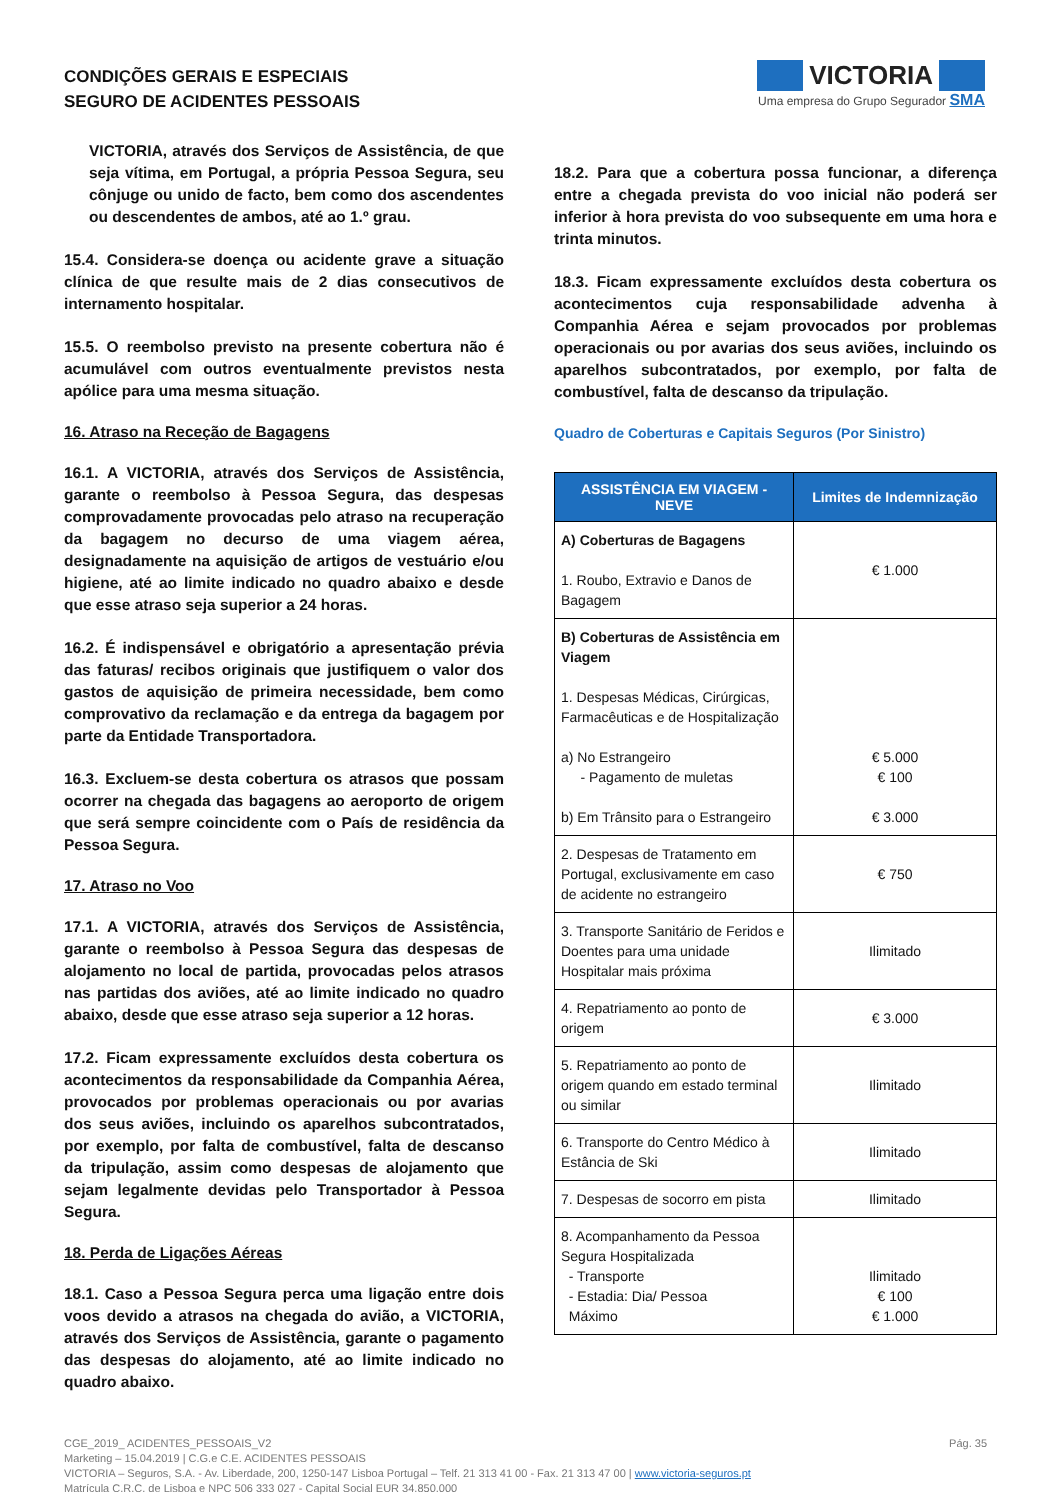CONDIÇÕES GERAIS E ESPECIAIS
SEGURO DE ACIDENTES PESSOAIS
VICTORIA
Uma empresa do Grupo Segurador SMA
VICTORIA, através dos Serviços de Assistência, de que seja vítima, em Portugal, a própria Pessoa Segura, seu cônjuge ou unido de facto, bem como dos ascendentes ou descendentes de ambos, até ao 1.º grau.
15.4. Considera-se doença ou acidente grave a situação clínica de que resulte mais de 2 dias consecutivos de internamento hospitalar.
15.5. O reembolso previsto na presente cobertura não é acumulável com outros eventualmente previstos nesta apólice para uma mesma situação.
16. Atraso na Receção de Bagagens
16.1. A VICTORIA, através dos Serviços de Assistência, garante o reembolso à Pessoa Segura, das despesas comprovadamente provocadas pelo atraso na recuperação da bagagem no decurso de uma viagem aérea, designadamente na aquisição de artigos de vestuário e/ou higiene, até ao limite indicado no quadro abaixo e desde que esse atraso seja superior a 24 horas.
16.2. É indispensável e obrigatório a apresentação prévia das faturas/ recibos originais que justifiquem o valor dos gastos de aquisição de primeira necessidade, bem como comprovativo da reclamação e da entrega da bagagem por parte da Entidade Transportadora.
16.3. Excluem-se desta cobertura os atrasos que possam ocorrer na chegada das bagagens ao aeroporto de origem que será sempre coincidente com o País de residência da Pessoa Segura.
17. Atraso no Voo
17.1. A VICTORIA, através dos Serviços de Assistência, garante o reembolso à Pessoa Segura das despesas de alojamento no local de partida, provocadas pelos atrasos nas partidas dos aviões, até ao limite indicado no quadro abaixo, desde que esse atraso seja superior a 12 horas.
17.2. Ficam expressamente excluídos desta cobertura os acontecimentos da responsabilidade da Companhia Aérea, provocados por problemas operacionais ou por avarias dos seus aviões, incluindo os aparelhos subcontratados, por exemplo, por falta de combustível, falta de descanso da tripulação, assim como despesas de alojamento que sejam legalmente devidas pelo Transportador à Pessoa Segura.
18. Perda de Ligações Aéreas
18.1. Caso a Pessoa Segura perca uma ligação entre dois voos devido a atrasos na chegada do avião, a VICTORIA, através dos Serviços de Assistência, garante o pagamento das despesas do alojamento, até ao limite indicado no quadro abaixo.
18.2. Para que a cobertura possa funcionar, a diferença entre a chegada prevista do voo inicial não poderá ser inferior à hora prevista do voo subsequente em uma hora e trinta minutos.
18.3. Ficam expressamente excluídos desta cobertura os acontecimentos cuja responsabilidade advenha à Companhia Aérea e sejam provocados por problemas operacionais ou por avarias dos seus aviões, incluindo os aparelhos subcontratados, por exemplo, por falta de combustível, falta de descanso da tripulação.
Quadro de Coberturas e Capitais Seguros (Por Sinistro)
| ASSISTÊNCIA EM VIAGEM - NEVE | Limites de Indemnização |
| --- | --- |
| A) Coberturas de Bagagens 1. Roubo, Extravio e Danos de Bagagem | € 1.000 |
| B) Coberturas de Assistência em Viagem 1. Despesas Médicas, Cirúrgicas, Farmacêuticas e de Hospitalização a) No Estrangeiro - Pagamento de muletas b) Em Trânsito para o Estrangeiro | € 5.000 € 100 € 3.000 |
| 2. Despesas de Tratamento em Portugal, exclusivamente em caso de acidente no estrangeiro | € 750 |
| 3. Transporte Sanitário de Feridos e Doentes para uma unidade Hospitalar mais próxima | Ilimitado |
| 4. Repatriamento ao ponto de origem | € 3.000 |
| 5. Repatriamento ao ponto de origem quando em estado terminal ou similar | Ilimitado |
| 6. Transporte do Centro Médico à Estância de Ski | Ilimitado |
| 7. Despesas de socorro em pista | Ilimitado |
| 8. Acompanhamento da Pessoa Segura Hospitalizada - Transporte - Estadia: Dia/ Pessoa Máximo | Ilimitado € 100 € 1.000 |
Pág. 35 CGE_2019_ ACIDENTES_PESSOAIS_V2
Marketing – 15.04.2019 | C.G.e C.E. ACIDENTES PESSOAIS
VICTORIA – Seguros, S.A. - Av. Liberdade, 200, 1250-147 Lisboa Portugal – Telf. 21 313 41 00 - Fax. 21 313 47 00 | www.victoria-seguros.pt
Matrícula C.R.C. de Lisboa e NPC 506 333 027 - Capital Social EUR 34.850.000